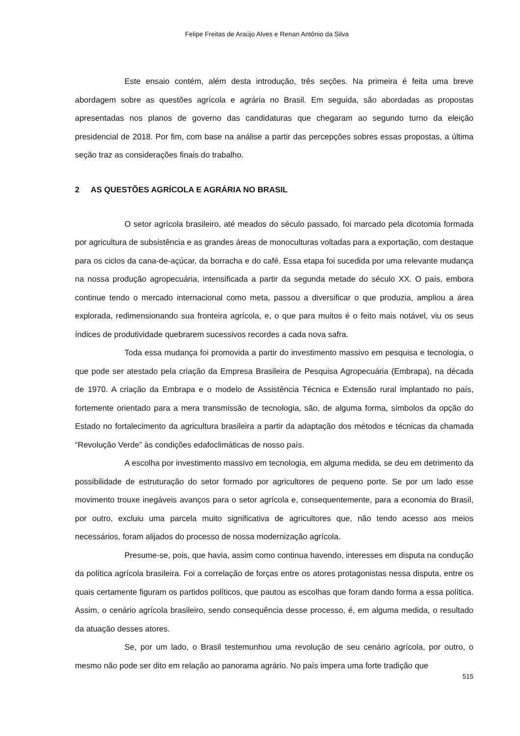Felipe Freitas de Araújo Alves e Renan Antônio da Silva
Este ensaio contém, além desta introdução, três seções. Na primeira é feita uma breve abordagem sobre as questões agrícola e agrária no Brasil. Em seguida, são abordadas as propostas apresentadas nos planos de governo das candidaturas que chegaram ao segundo turno da eleição presidencial de 2018. Por fim, com base na análise a partir das percepções sobres essas propostas, a última seção traz as considerações finais do trabalho.
2 AS QUESTÕES AGRÍCOLA E AGRÁRIA NO BRASIL
O setor agrícola brasileiro, até meados do século passado, foi marcado pela dicotomia formada por agricultura de subsistência e as grandes áreas de monoculturas voltadas para a exportação, com destaque para os ciclos da cana-de-açúcar, da borracha e do café. Essa etapa foi sucedida por uma relevante mudança na nossa produção agropecuária, intensificada a partir da segunda metade do século XX. O país, embora continue tendo o mercado internacional como meta, passou a diversificar o que produzia, ampliou a área explorada, redimensionando sua fronteira agrícola, e, o que para muitos é o feito mais notável, viu os seus índices de produtividade quebrarem sucessivos recordes a cada nova safra.
Toda essa mudança foi promovida a partir do investimento massivo em pesquisa e tecnologia, o que pode ser atestado pela criação da Empresa Brasileira de Pesquisa Agropecuária (Embrapa), na década de 1970. A criação da Embrapa e o modelo de Assistência Técnica e Extensão rural implantado no país, fortemente orientado para a mera transmissão de tecnologia, são, de alguma forma, símbolos da opção do Estado no fortalecimento da agricultura brasileira a partir da adaptação dos métodos e técnicas da chamada “Revolução Verde” às condições edafoclimáticas de nosso país.
A escolha por investimento massivo em tecnologia, em alguma medida, se deu em detrimento da possibilidade de estruturação do setor formado por agricultores de pequeno porte. Se por um lado esse movimento trouxe inegáveis avanços para o setor agrícola e, consequentemente, para a economia do Brasil, por outro, excluiu uma parcela muito significativa de agricultores que, não tendo acesso aos meios necessários, foram alijados do processo de nossa modernização agrícola.
Presume-se, pois, que havia, assim como continua havendo, interesses em disputa na condução da política agrícola brasileira. Foi a correlação de forças entre os atores protagonistas nessa disputa, entre os quais certamente figuram os partidos políticos, que pautou as escolhas que foram dando forma a essa política. Assim, o cenário agrícola brasileiro, sendo consequência desse processo, é, em alguma medida, o resultado da atuação desses atores.
Se, por um lado, o Brasil testemunhou uma revolução de seu cenário agrícola, por outro, o mesmo não pode ser dito em relação ao panorama agrário. No país impera uma forte tradição que
515